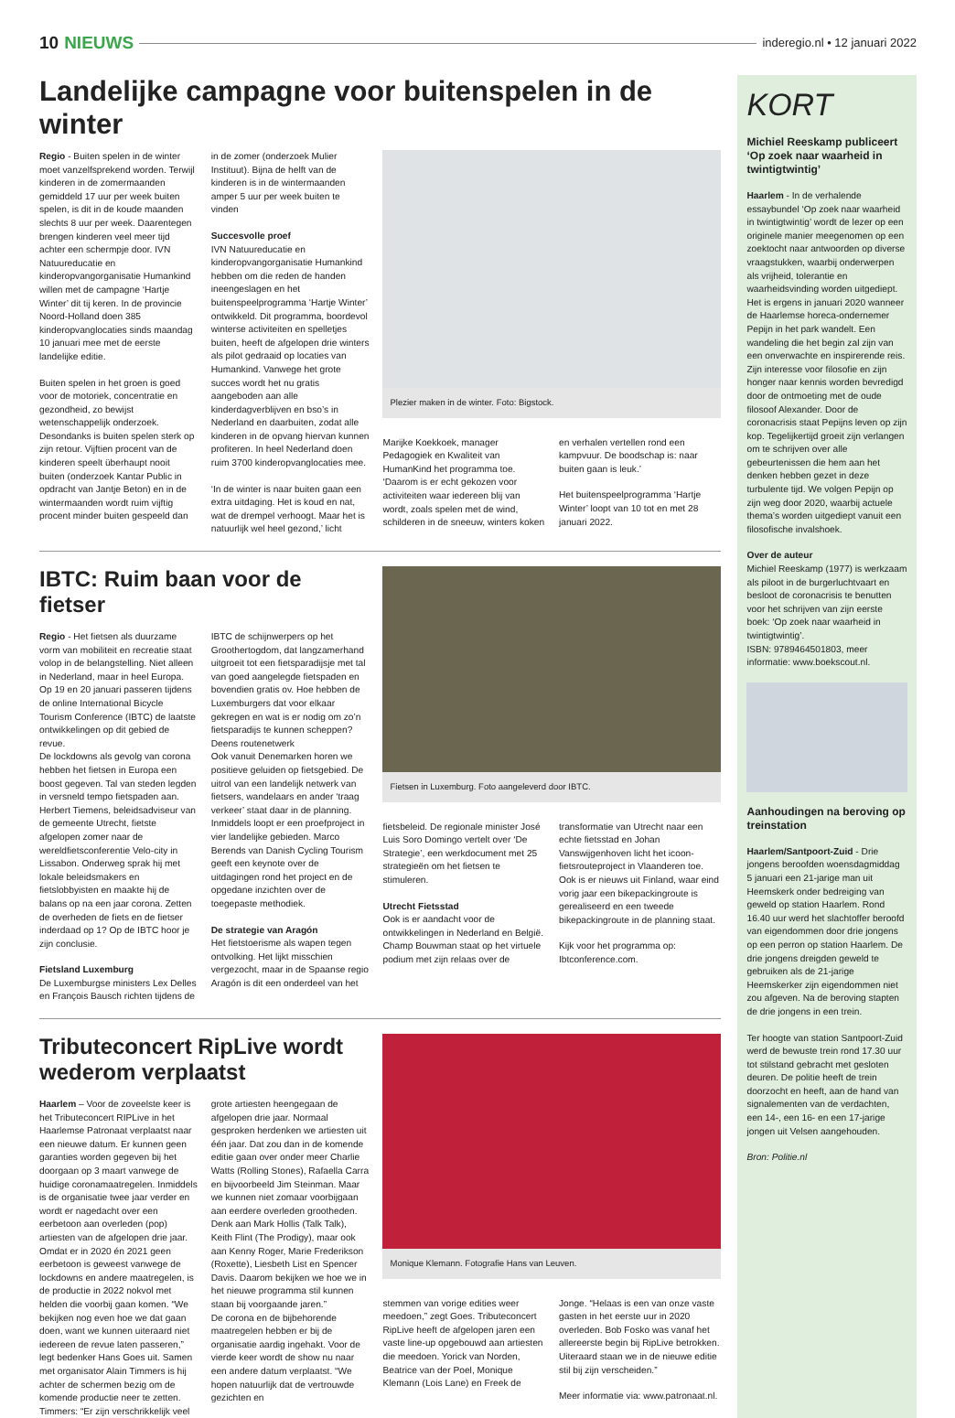10 NIEUWS inderegio.nl • 12 januari 2022
Landelijke campagne voor buitenspelen in de winter
Regio - Buiten spelen in de winter moet vanzelfsprekend worden. Terwijl kinderen in de zomermaanden gemiddeld 17 uur per week buiten spelen, is dit in de koude maanden slechts 8 uur per week. Daarentegen brengen kinderen veel meer tijd achter een schermpje door. IVN Natuureducatie en kinderopvangorganisatie Humankind willen met de campagne ‘Hartje Winter’ dit tij keren. In de provincie Noord-Holland doen 385 kinderopvanglocaties sinds maandag 10 januari mee met de eerste landelijke editie.
Buiten spelen in het groen is goed voor de motoriek, concentratie en gezondheid, zo bewijst wetenschappelijk onderzoek. Desondanks is buiten spelen sterk op zijn retour. Vijftien procent van de kinderen speelt überhaupt nooit buiten (onderzoek Kantar Public in opdracht van Jantje Beton) en in de wintermaanden wordt ruim vijftig procent minder buiten gespeeld dan in de zomer (onderzoek Mulier Instituut). Bijna de helft van de kinderen is in de wintermaanden amper 5 uur per week buiten te vinden
Succesvolle proef
IVN Natuureducatie en kinderopvangorganisatie Humankind hebben om die reden de handen ineengeslagen en het buitenspeelprogramma ‘Hartje Winter’ ontwikkeld. Dit programma, boordevol winterse activiteiten en spelletjes buiten, heeft de afgelopen drie winters als pilot gedraaid op locaties van Humankind. Vanwege het grote succes wordt het nu gratis aangeboden aan alle kinderdagverblijven en bso’s in Nederland en daarbuiten, zodat alle kinderen in de opvang hiervan kunnen profiteren. In heel Nederland doen ruim 3700 kinderopvanglocaties mee.
‘In de winter is naar buiten gaan een extra uitdaging. Het is koud en nat, wat de drempel verhoogt. Maar het is natuurlijk wel heel gezond,’ licht
Plezier maken in de winter. Foto: Bigstock.
Marijke Koekkoek, manager Pedagogiek en Kwaliteit van HumanKind het programma toe. ‘Daarom is er echt gekozen voor activiteiten waar iedereen blij van wordt, zoals spelen met de wind, schilderen in de sneeuw, winters koken en verhalen vertellen rond een kampvuur. De boodschap is: naar buiten gaan is leuk.’
Het buitenspeelprogramma ‘Hartje Winter’ loopt van 10 tot en met 28 januari 2022.
IBTC: Ruim baan voor de fietser
Regio - Het fietsen als duurzame vorm van mobiliteit en recreatie staat volop in de belangstelling. Niet alleen in Nederland, maar in heel Europa. Op 19 en 20 januari passeren tijdens de online International Bicycle Tourism Conference (IBTC) de laatste ontwikkelingen op dit gebied de revue.
De lockdowns als gevolg van corona hebben het fietsen in Europa een boost gegeven. Tal van steden legden in versneld tempo fietspaden aan. Herbert Tiemens, beleidsadviseur van de gemeente Utrecht, fietste afgelopen zomer naar de wereldfietsconferentie Velo-city in Lissabon. Onderweg sprak hij met lokale beleidsmakers en fietslobbyisten en maakte hij de balans op na een jaar corona. Zetten de overheden de fiets en de fietser inderdaad op 1? Op de IBTC hoor je zijn conclusie.
Fietsland Luxemburg
De Luxemburgse ministers Lex Delles en François Bausch richten tijdens de IBTC de schijnwerpers op het Groothertogdom, dat langzamerhand uitgroeit tot een fietsparadijsje met tal van goed aangelegde fietspaden en bovendien gratis ov. Hoe hebben de Luxemburgers dat voor elkaar gekregen en wat is er nodig om zo’n fietsparadijs te kunnen scheppen?
Deens routenetwerk
Ook vanuit Denemarken horen we positieve geluiden op fietsgebied. De uitrol van een landelijk netwerk van fietsers, wandelaars en ander ‘traag verkeer’ staat daar in de planning. Inmiddels loopt er een proefproject in vier landelijke gebieden. Marco Berends van Danish Cycling Tourism geeft een keynote over de uitdagingen rond het project en de opgedane inzichten over de toegepaste methodiek.
De strategie van Aragón
Het fietstoerisme als wapen tegen ontvolking. Het lijkt misschien vergezocht, maar in de Spaanse regio Aragón is dit een onderdeel van het
Fietsen in Luxemburg. Foto aangeleverd door IBTC.
fietsbeleid. De regionale minister José Luis Soro Domingo vertelt over ‘De Strategie’, een werkdocument met 25 strategieën om het fietsen te stimuleren.
Utrecht Fietsstad
Ook is er aandacht voor de ontwikkelingen in Nederland en België. Champ Bouwman staat op het virtuele podium met zijn relaas over de transformatie van Utrecht naar een echte fietsstad en Johan Vanswijgenhoven licht het icoon-fietsrouteproject in Vlaanderen toe. Ook is er nieuws uit Finland, waar eind vorig jaar een bikepackingroute is gerealiseerd en een tweede bikepackingroute in de planning staat.
Kijk voor het programma op: Ibtconference.com.
Tributeconcert RipLive wordt wederom verplaatst
Haarlem – Voor de zoveelste keer is het Tributeconcert RIPLive in het Haarlemse Patronaat verplaatst naar een nieuwe datum. Er kunnen geen garanties worden gegeven bij het doorgaan op 3 maart vanwege de huidige coronamaatregelen. Inmiddels is de organisatie twee jaar verder en wordt er nagedacht over een eerbetoon aan overleden (pop) artiesten van de afgelopen drie jaar. Omdat er in 2020 én 2021 geen eerbetoon is geweest vanwege de lockdowns en andere maatregelen, is de productie in 2022 nokvol met helden die voorbij gaan komen. “We bekijken nog even hoe we dat gaan doen, want we kunnen uiteraard niet iedereen de revue laten passeren,” legt bedenker Hans Goes uit. Samen met organisator Alain Timmers is hij achter de schermen bezig om de komende productie neer te zetten. Timmers: “Er zijn verschrikkelijk veel grote artiesten heengegaan de afgelopen drie jaar. Normaal gesproken herdenken we artiesten uit één jaar. Dat zou dan in de komende editie gaan over onder meer Charlie Watts (Rolling Stones), Rafaella Carra en bijvoorbeeld Jim Steinman. Maar we kunnen niet zomaar voorbijgaan aan eerdere overleden grootheden. Denk aan Mark Hollis (Talk Talk), Keith Flint (The Prodigy), maar ook aan Kenny Roger, Marie Frederikson (Roxette), Liesbeth List en Spencer Davis. Daarom bekijken we hoe we in het nieuwe programma stil kunnen staan bij voorgaande jaren.”
De corona en de bijbehorende maatregelen hebben er bij de organisatie aardig ingehakt. Voor de vierde keer wordt de show nu naar een andere datum verplaatst. “We hopen natuurlijk dat de vertrouwde gezichten en
Monique Klemann. Fotografie Hans van Leuven.
stemmen van vorige edities weer meedoen,” zegt Goes. Tributeconcert RipLive heeft de afgelopen jaren een vaste line-up opgebouwd aan artiesten die meedoen. Yorick van Norden, Beatrice van der Poel, Monique Klemann (Lois Lane) en Freek de Jonge. “Helaas is een van onze vaste gasten in het eerste uur in 2020 overleden. Bob Fosko was vanaf het allereerste begin bij RipLive betrokken. Uiteraard staan we in de nieuwe editie stil bij zijn verscheiden.”
Meer informatie via: www.patronaat.nl.
KORT
Michiel Reeskamp publiceert ‘Op zoek naar waarheid in twintigtwintig’
Haarlem - In de verhalende essaybundel ‘Op zoek naar waarheid in twintigtwintig’ wordt de lezer op een originele manier meegenomen op een zoektocht naar antwoorden op diverse vraagstukken, waarbij onderwerpen als vrijheid, tolerantie en waarheidsvinding worden uitgediept.
Het is ergens in januari 2020 wanneer de Haarlemse horeca-ondernemer Pepijn in het park wandelt. Een wandeling die het begin zal zijn van een onverwachte en inspirerende reis. Zijn interesse voor filosofie en zijn honger naar kennis worden bevredigd door de ontmoeting met de oude filosoof Alexander. Door de coronacrisis staat Pepijns leven op zijn kop. Tegelijkertijd groeit zijn verlangen om te schrijven over alle gebeurtenissen die hem aan het denken hebben gezet in deze turbulente tijd. We volgen Pepijn op zijn weg door 2020, waarbij actuele thema’s worden uitgediept vanuit een filosofische invalshoek.
Over de auteur
Michiel Reeskamp (1977) is werkzaam als piloot in de burgerluchtvaart en besloot de coronacrisis te benutten voor het schrijven van zijn eerste boek: ‘Op zoek naar waarheid in twintigtwintig’.
ISBN: 9789464501803, meer informatie: www.boekscout.nl.
Aanhoudingen na beroving op treinstation
Haarlem/Santpoort-Zuid - Drie jongens beroofden woensdagmiddag 5 januari een 21-jarige man uit Heemskerk onder bedreiging van geweld op station Haarlem. Rond 16.40 uur werd het slachtoffer beroofd van eigendommen door drie jongens op een perron op station Haarlem. De drie jongens dreigden geweld te gebruiken als de 21-jarige Heemskerker zijn eigendommen niet zou afgeven. Na de beroving stapten de drie jongens in een trein.
Ter hoogte van station Santpoort-Zuid werd de bewuste trein rond 17.30 uur tot stilstand gebracht met gesloten deuren. De politie heeft de trein doorzocht en heeft, aan de hand van signalementen van de verdachten, een 14-, een 16- en een 17-jarige jongen uit Velsen aangehouden.
Bron: Politie.nl